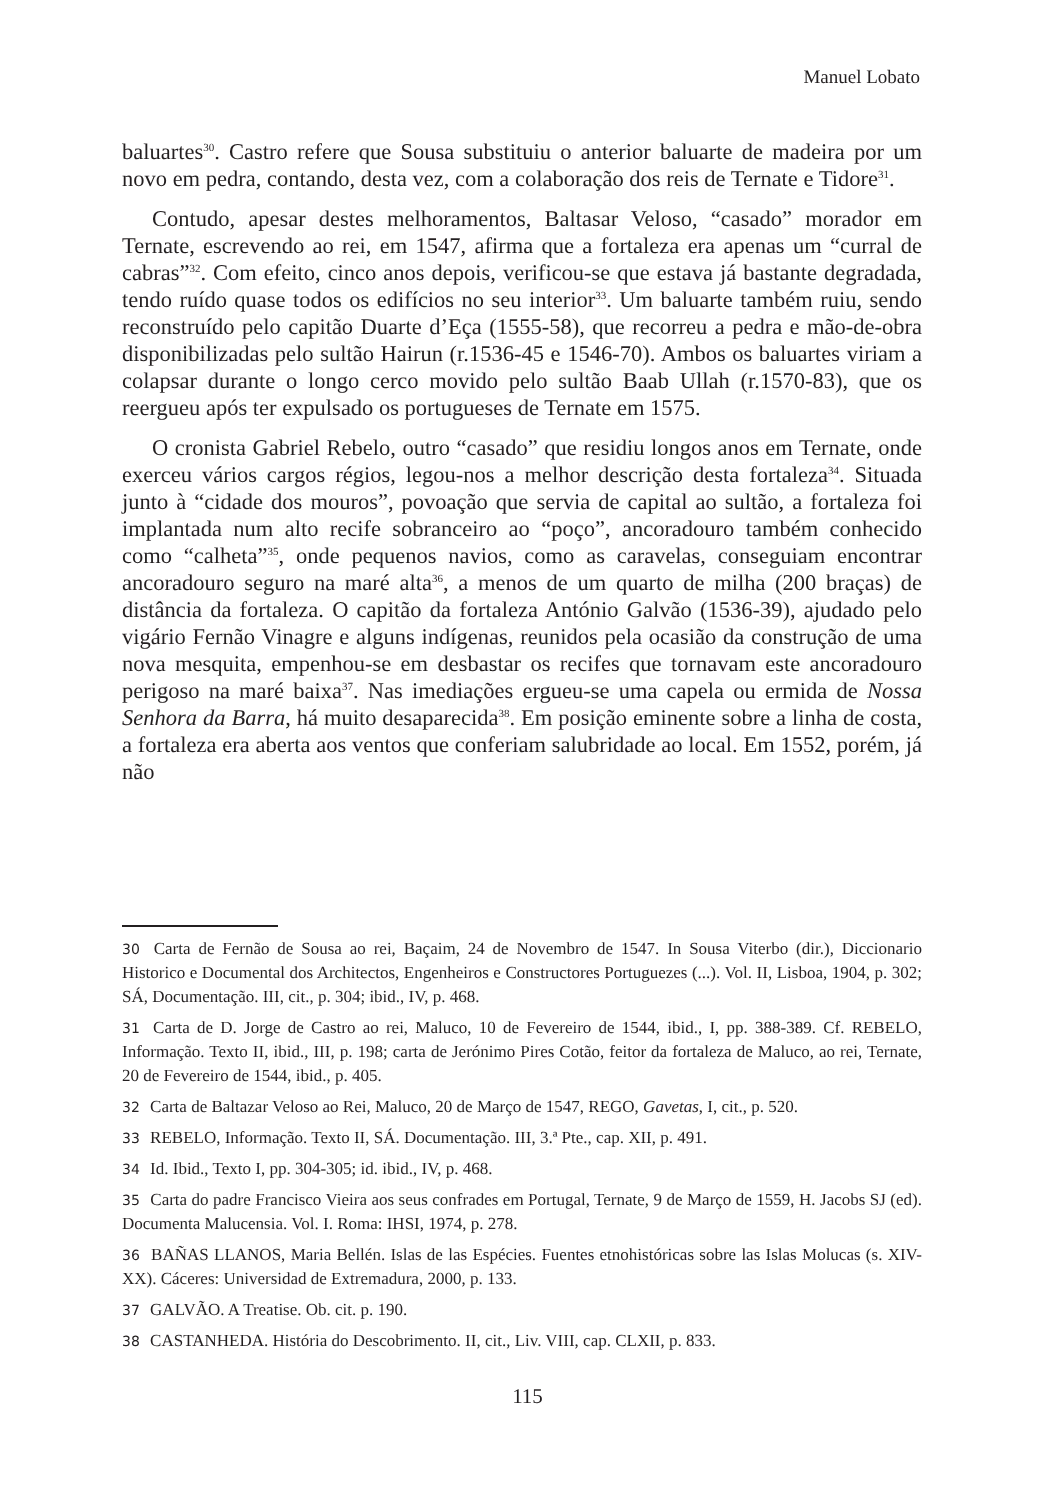Manuel Lobato
baluartes<sup>30</sup>. Castro refere que Sousa substituiu o anterior baluarte de madeira por um novo em pedra, contando, desta vez, com a colaboração dos reis de Ternate e Tidore<sup>31</sup>.
Contudo, apesar destes melhoramentos, Baltasar Veloso, “casado” morador em Ternate, escrevendo ao rei, em 1547, afirma que a fortaleza era apenas um “curral de cabras”<sup>32</sup>. Com efeito, cinco anos depois, verificou-se que estava já bastante degradada, tendo ruído quase todos os edifícios no seu interior<sup>33</sup>. Um baluarte também ruiu, sendo reconstruído pelo capitão Duarte d’Eça (1555-58), que recorreu a pedra e mão-de-obra disponibilizadas pelo sultão Hairun (r.1536-45 e 1546-70). Ambos os baluartes viriam a colapsar durante o longo cerco movido pelo sultão Baab Ullah (r.1570-83), que os reergueu após ter expulsado os portugueses de Ternate em 1575.
O cronista Gabriel Rebelo, outro “casado” que residiu longos anos em Ternate, onde exerceu vários cargos régios, legou-nos a melhor descrição desta fortaleza<sup>34</sup>. Situada junto à “cidade dos mouros”, povoação que servia de capital ao sultão, a fortaleza foi implantada num alto recife sobranceiro ao “poço”, ancoradouro também conhecido como “calheta”<sup>35</sup>, onde pequenos navios, como as caravelas, conseguiam encontrar ancoradouro seguro na maré alta<sup>36</sup>, a menos de um quarto de milha (200 braças) de distância da fortaleza. O capitão da fortaleza António Galvão (1536-39), ajudado pelo vigário Fernão Vinagre e alguns indígenas, reunidos pela ocasião da construção de uma nova mesquita, empenhou-se em desbastar os recifes que tornavam este ancoradouro perigoso na maré baixa<sup>37</sup>. Nas imediações ergueu-se uma capela ou ermida de Nossa Senhora da Barra, há muito desaparecida<sup>38</sup>. Em posição eminente sobre a linha de costa, a fortaleza era aberta aos ventos que conferiam salubridade ao local. Em 1552, porém, já não
30 Carta de Fernão de Sousa ao rei, Baçaim, 24 de Novembro de 1547. In Sousa Viterbo (dir.), Diccionario Historico e Documental dos Architectos, Engenheiros e Constructores Portuguezes (...). Vol. II, Lisboa, 1904, p. 302; SÁ, Documentação. III, cit., p. 304; ibid., IV, p. 468.
31 Carta de D. Jorge de Castro ao rei, Maluco, 10 de Fevereiro de 1544, ibid., I, pp. 388-389. Cf. REBELO, Informação. Texto II, ibid., III, p. 198; carta de Jerónimo Pires Cotão, feitor da fortaleza de Maluco, ao rei, Ternate, 20 de Fevereiro de 1544, ibid., p. 405.
32 Carta de Baltazar Veloso ao Rei, Maluco, 20 de Março de 1547, REGO, Gavetas, I, cit., p. 520.
33 REBELO, Informação. Texto II, SÁ. Documentação. III, 3.ª Pte., cap. XII, p. 491.
34 Id. Ibid., Texto I, pp. 304-305; id. ibid., IV, p. 468.
35 Carta do padre Francisco Vieira aos seus confrades em Portugal, Ternate, 9 de Março de 1559, H. Jacobs SJ (ed). Documenta Malucensia. Vol. I. Roma: IHSI, 1974, p. 278.
36 BAÑAS LLANOS, Maria Bellén. Islas de las Espécies. Fuentes etnohistóricas sobre las Islas Molucas (s. XIV-XX). Cáceres: Universidad de Extremadura, 2000, p. 133.
37 GALVÃO. A Treatise. Ob. cit. p. 190.
38 CASTANHEDA. História do Descobrimento. II, cit., Liv. VIII, cap. CLXII, p. 833.
115